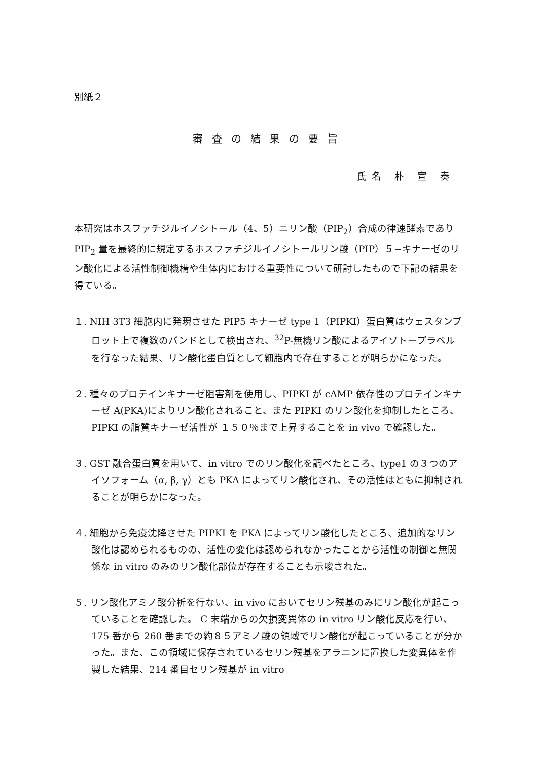別紙２
審査の結果の要旨
氏名 朴 宣 奏
本研究はホスファチジルイノシトール（4、5）ニリン酸（PIP<sub>2</sub>）合成の律速酵素であり PIP<sub>2</sub> 量を最終的に規定するホスファチジルイノシトールリン酸（PIP）５−キナーゼのリン酸化による活性制御機構や生体内における重要性について研討したもので下記の結果を得ている。
１. NIH 3T3 細胞内に発現させた PIP5 キナーゼ type 1（PIPKI）蛋白質はウェスタンブロット上で複数のバンドとして検出され、<sup>32</sup>P-無機リン酸によるアイソトープラベルを行なった結果、リン酸化蛋白質として細胞内で存在することが明らかになった。
２. 種々のプロテインキナーゼ阻害剤を使用し、PIPKI が cAMP 依存性のプロテインキナーゼ A(PKA)によりリン酸化されること、また PIPKI のリン酸化を抑制したところ、PIPKI の脂質キナーゼ活性が １５０％まで上昇することを in vivo で確認した。
３. GST 融合蛋白質を用いて、in vitro でのリン酸化を調べたところ、type1 の３つのアイソフォーム（α, β, γ）とも PKA によってリン酸化され、その活性はともに抑制されることが明らかになった。
４. 細胞から免疫沈降させた PIPKI を PKA によってリン酸化したところ、追加的なリン酸化は認められるものの、活性の変化は認められなかったことから活性の制御と無関係な in vitro のみのリン酸化部位が存在することも示唆された。
５. リン酸化アミノ酸分析を行ない、in vivo においてセリン残基のみにリン酸化が起こっていることを確認した。 C 末端からの欠損変異体の in vitro リン酸化反応を行い、175 番から 260 番までの約８５アミノ酸の領域でリン酸化が起こっていることが分かった。また、この領域に保存されているセリン残基をアラニンに置換した変異体を作製した結果、214 番目セリン残基が in vitro